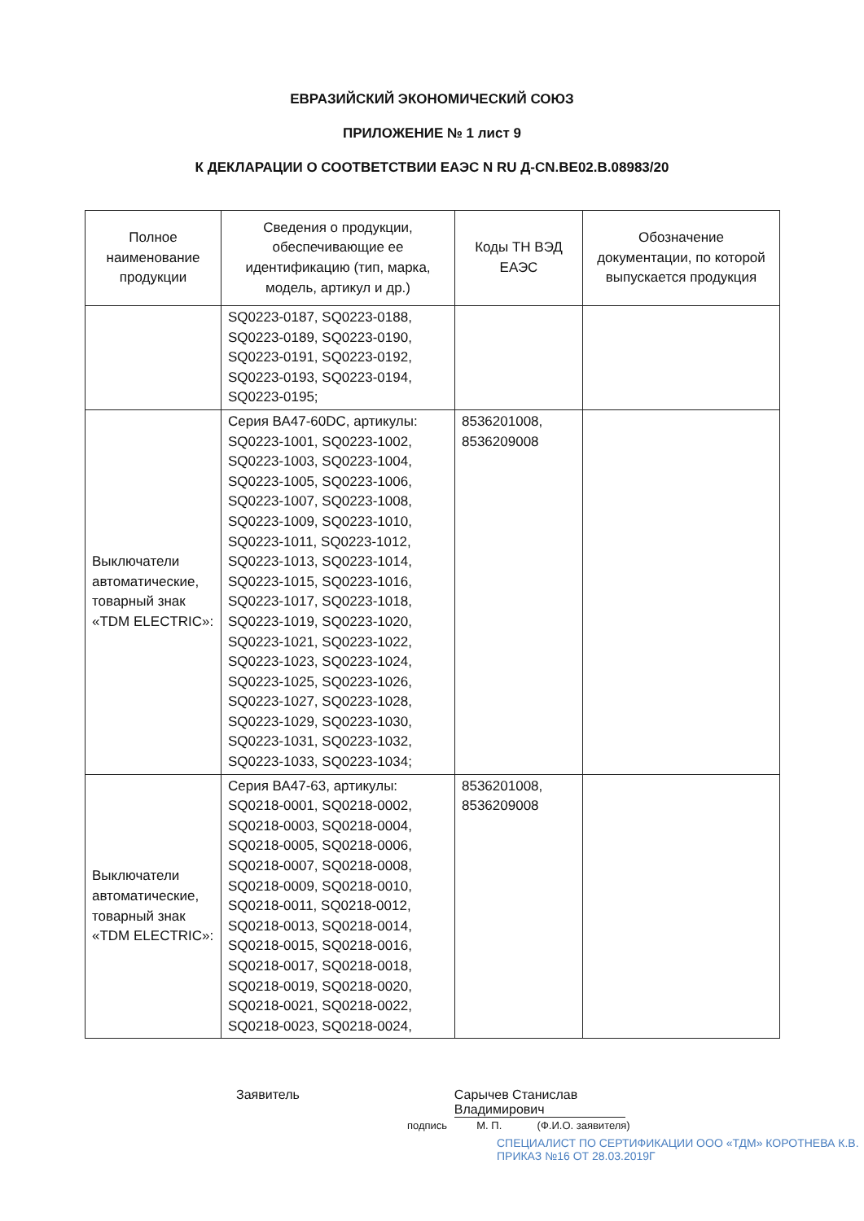ЕВРАЗИЙСКИЙ ЭКОНОМИЧЕСКИЙ СОЮЗ
ПРИЛОЖЕНИЕ № 1 лист 9
К ДЕКЛАРАЦИИ О СООТВЕТСТВИИ ЕАЭС N RU Д-CN.BE02.B.08983/20
| Полное наименование продукции | Сведения о продукции, обеспечивающие ее идентификацию (тип, марка, модель, артикул и др.) | Коды ТН ВЭД ЕАЭС | Обозначение документации, по которой выпускается продукция |
| --- | --- | --- | --- |
| | SQ0223-0187, SQ0223-0188, SQ0223-0189, SQ0223-0190, SQ0223-0191, SQ0223-0192, SQ0223-0193, SQ0223-0194, SQ0223-0195; | | |
| Выключатели автоматические, товарный знак «TDM ELECTRIC»: | Серия ВА47-60DC, артикулы: SQ0223-1001, SQ0223-1002, SQ0223-1003, SQ0223-1004, SQ0223-1005, SQ0223-1006, SQ0223-1007, SQ0223-1008, SQ0223-1009, SQ0223-1010, SQ0223-1011, SQ0223-1012, SQ0223-1013, SQ0223-1014, SQ0223-1015, SQ0223-1016, SQ0223-1017, SQ0223-1018, SQ0223-1019, SQ0223-1020, SQ0223-1021, SQ0223-1022, SQ0223-1023, SQ0223-1024, SQ0223-1025, SQ0223-1026, SQ0223-1027, SQ0223-1028, SQ0223-1029, SQ0223-1030, SQ0223-1031, SQ0223-1032, SQ0223-1033, SQ0223-1034; | 8536201008, 8536209008 | |
| Выключатели автоматические, товарный знак «TDM ELECTRIC»: | Серия ВА47-63, артикулы: SQ0218-0001, SQ0218-0002, SQ0218-0003, SQ0218-0004, SQ0218-0005, SQ0218-0006, SQ0218-0007, SQ0218-0008, SQ0218-0009, SQ0218-0010, SQ0218-0011, SQ0218-0012, SQ0218-0013, SQ0218-0014, SQ0218-0015, SQ0218-0016, SQ0218-0017, SQ0218-0018, SQ0218-0019, SQ0218-0020, SQ0218-0021, SQ0218-0022, SQ0218-0023, SQ0218-0024, | 8536201008, 8536209008 | |
Заявитель Сарычев Станислав Владимирович
подпись М. П. (Ф.И.О. заявителя)
СПЕЦИАЛИСТ ПО СЕРТИФИКАЦИИ ООО «ТДМ» КОРОТНЕВА К.В. ПРИКАЗ №16 ОТ 28.03.2019Г